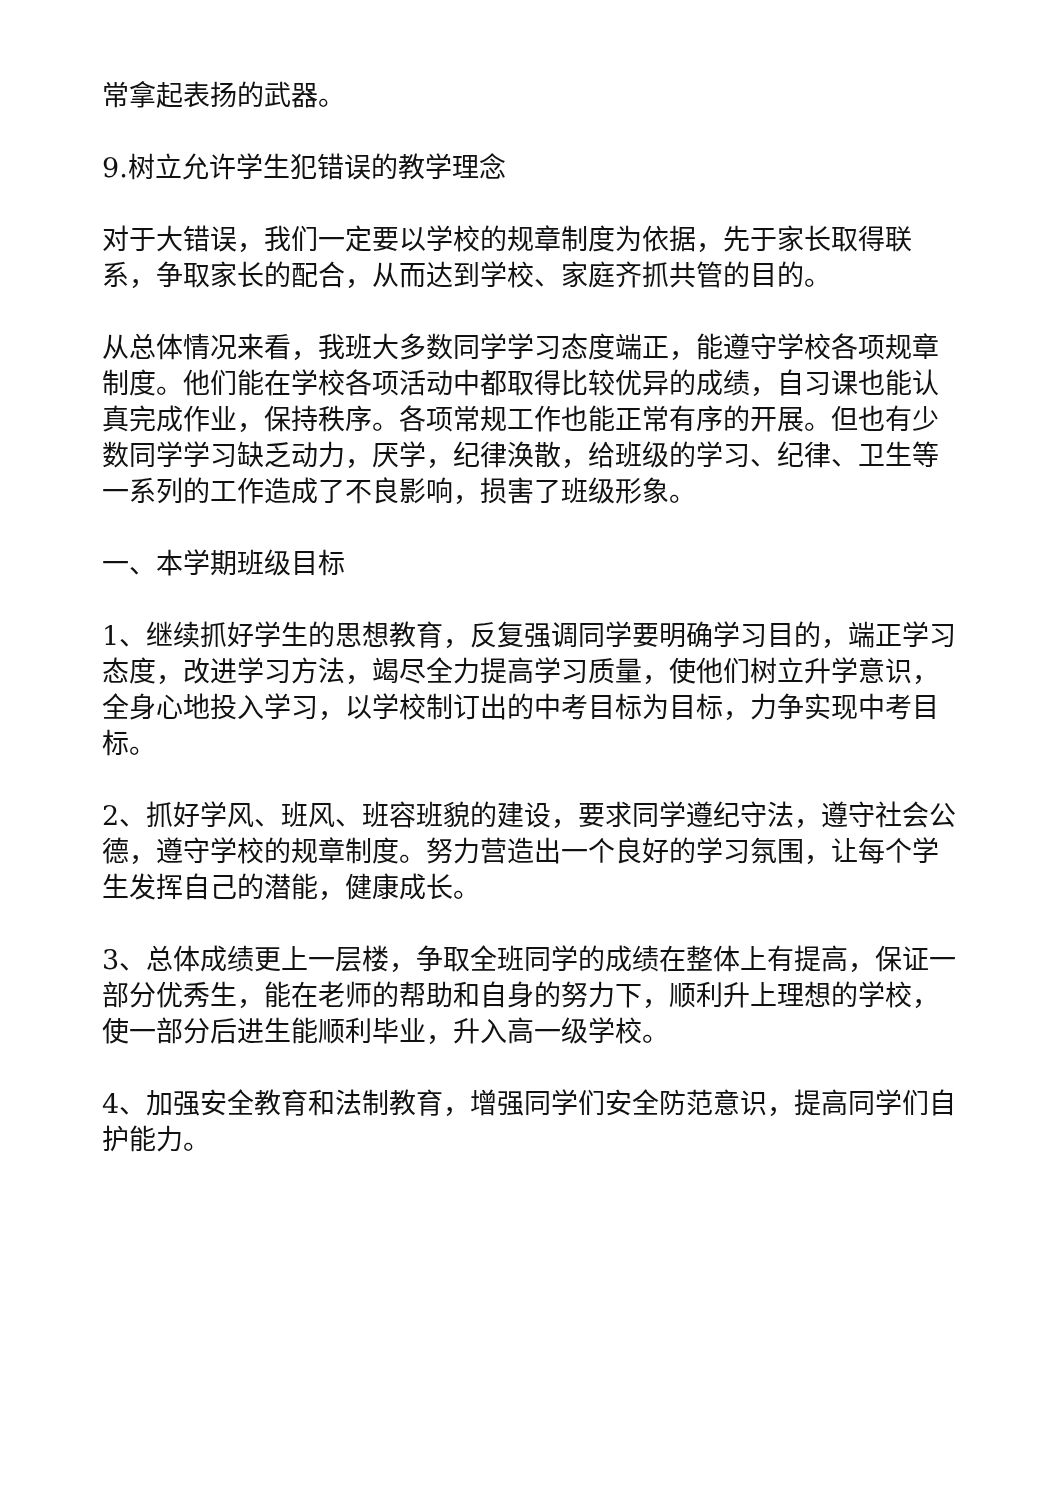常拿起表扬的武器。
9.树立允许学生犯错误的教学理念
对于大错误，我们一定要以学校的规章制度为依据，先于家长取得联系，争取家长的配合，从而达到学校、家庭齐抓共管的目的。
从总体情况来看，我班大多数同学学习态度端正，能遵守学校各项规章制度。他们能在学校各项活动中都取得比较优异的成绩，自习课也能认真完成作业，保持秩序。各项常规工作也能正常有序的开展。但也有少数同学学习缺乏动力，厌学，纪律涣散，给班级的学习、纪律、卫生等一系列的工作造成了不良影响，损害了班级形象。
一、本学期班级目标
1、继续抓好学生的思想教育，反复强调同学要明确学习目的，端正学习态度，改进学习方法，竭尽全力提高学习质量，使他们树立升学意识，全身心地投入学习，以学校制订出的中考目标为目标，力争实现中考目标。
2、抓好学风、班风、班容班貌的建设，要求同学遵纪守法，遵守社会公德，遵守学校的规章制度。努力营造出一个良好的学习氛围，让每个学生发挥自己的潜能，健康成长。
3、总体成绩更上一层楼，争取全班同学的成绩在整体上有提高，保证一部分优秀生，能在老师的帮助和自身的努力下，顺利升上理想的学校，使一部分后进生能顺利毕业，升入高一级学校。
4、加强安全教育和法制教育，增强同学们安全防范意识，提高同学们自护能力。